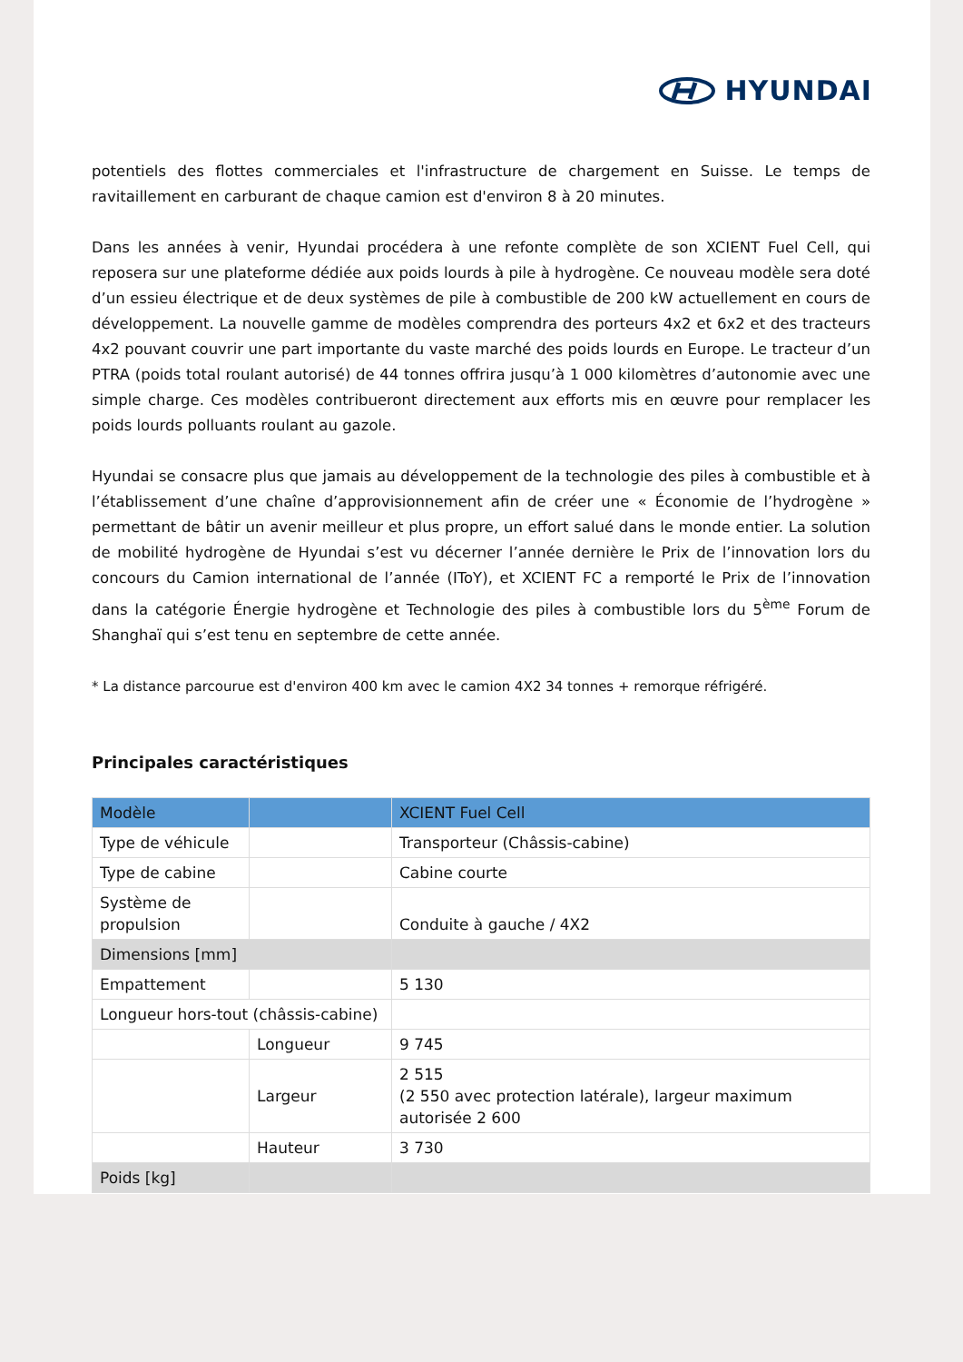HYUNDAI
potentiels des flottes commerciales et l'infrastructure de chargement en Suisse. Le temps de ravitaillement en carburant de chaque camion est d'environ 8 à 20 minutes.
Dans les années à venir, Hyundai procédera à une refonte complète de son XCIENT Fuel Cell, qui reposera sur une plateforme dédiée aux poids lourds à pile à hydrogène. Ce nouveau modèle sera doté d’un essieu électrique et de deux systèmes de pile à combustible de 200 kW actuellement en cours de développement. La nouvelle gamme de modèles comprendra des porteurs 4x2 et 6x2 et des tracteurs 4x2 pouvant couvrir une part importante du vaste marché des poids lourds en Europe. Le tracteur d’un PTRA (poids total roulant autorisé) de 44 tonnes offrira jusqu’à 1 000 kilomètres d’autonomie avec une simple charge. Ces modèles contribueront directement aux efforts mis en œuvre pour remplacer les poids lourds polluants roulant au gazole.
Hyundai se consacre plus que jamais au développement de la technologie des piles à combustible et à l’établissement d’une chaîne d’approvisionnement afin de créer une « Économie de l’hydrogène » permettant de bâtir un avenir meilleur et plus propre, un effort salué dans le monde entier. La solution de mobilité hydrogène de Hyundai s’est vu décerner l’année dernière le Prix de l’innovation lors du concours du Camion international de l’année (IToY), et XCIENT FC a remporté le Prix de l’innovation dans la catégorie Énergie hydrogène et Technologie des piles à combustible lors du 5<sup>ème</sup> Forum de Shanghaï qui s’est tenu en septembre de cette année.
* La distance parcourue est d'environ 400 km avec le camion 4X2 34 tonnes + remorque réfrigéré.
Principales caractéristiques
| Modèle | | XCIENT Fuel Cell |
| --- | --- | --- |
| Type de véhicule | | Transporteur (Châssis-cabine) |
| Type de cabine | | Cabine courte |
| Système de propulsion | | Conduite à gauche / 4X2 |
| Dimensions [mm] | | |
| Empattement | | 5 130 |
| Longueur hors-tout (châssis-cabine) | | |
| | Longueur | 9 745 |
| | Largeur | 2 515 (2 550 avec protection latérale), largeur maximum autorisée 2 600 |
| | Hauteur | 3 730 |
| Poids [kg] | | |